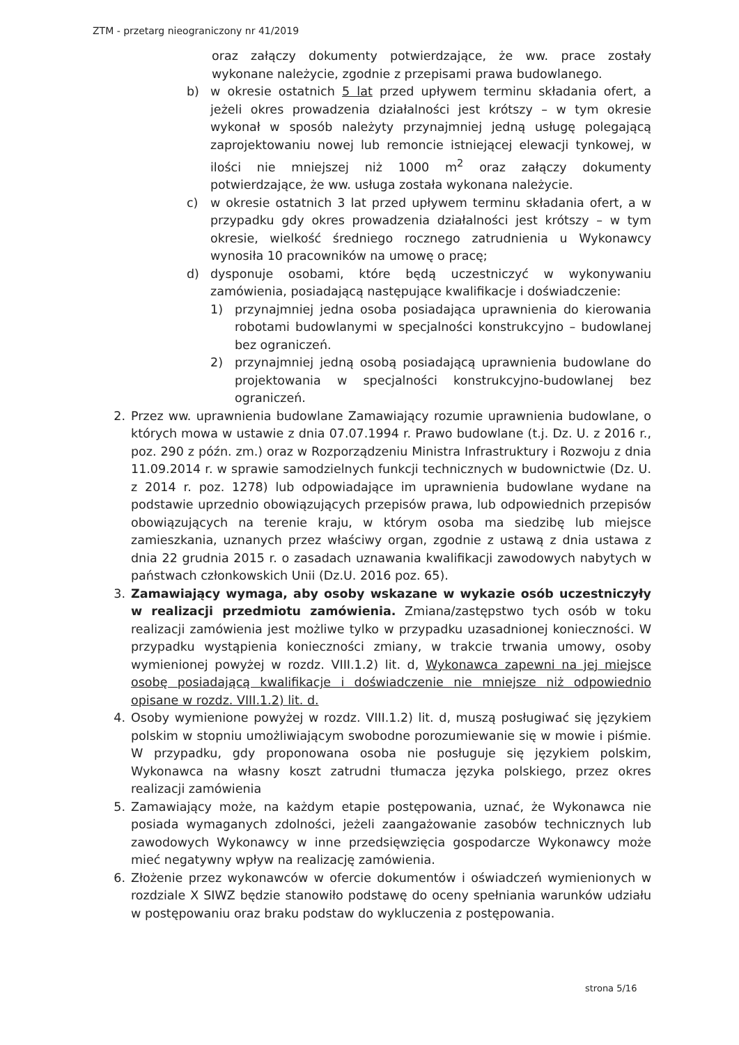ZTM - przetarg nieograniczony nr 41/2019
oraz załączy dokumenty potwierdzające, że ww. prace zostały wykonane należycie, zgodnie z przepisami prawa budowlanego.
b) w okresie ostatnich 5 lat przed upływem terminu składania ofert, a jeżeli okres prowadzenia działalności jest krótszy – w tym okresie wykonał w sposób należyty przynajmniej jedną usługę polegającą zaprojektowaniu nowej lub remoncie istniejącej elewacji tynkowej, w ilości nie mniejszej niż 1000 m<sup>2</sup> oraz załączy dokumenty potwierdzające, że ww. usługa została wykonana należycie.
c) w okresie ostatnich 3 lat przed upływem terminu składania ofert, a w przypadku gdy okres prowadzenia działalności jest krótszy – w tym okresie, wielkość średniego rocznego zatrudnienia u Wykonawcy wynosiła 10 pracowników na umowę o pracę;
d) dysponuje osobami, które będą uczestniczyć w wykonywaniu zamówienia, posiadającą następujące kwalifikacje i doświadczenie:
1) przynajmniej jedna osoba posiadająca uprawnienia do kierowania robotami budowlanymi w specjalności konstrukcyjno – budowlanej bez ograniczeń.
2) przynajmniej jedną osobą posiadającą uprawnienia budowlane do projektowania w specjalności konstrukcyjno-budowlanej bez ograniczeń.
2. Przez ww. uprawnienia budowlane Zamawiający rozumie uprawnienia budowlane, o których mowa w ustawie z dnia 07.07.1994 r. Prawo budowlane (t.j. Dz. U. z 2016 r., poz. 290 z późn. zm.) oraz w Rozporządzeniu Ministra Infrastruktury i Rozwoju z dnia 11.09.2014 r. w sprawie samodzielnych funkcji technicznych w budownictwie (Dz. U. z 2014 r. poz. 1278) lub odpowiadające im uprawnienia budowlane wydane na podstawie uprzednio obowiązujących przepisów prawa, lub odpowiednich przepisów obowiązujących na terenie kraju, w którym osoba ma siedzibę lub miejsce zamieszkania, uznanych przez właściwy organ, zgodnie z ustawą z dnia ustawa z dnia 22 grudnia 2015 r. o zasadach uznawania kwalifikacji zawodowych nabytych w państwach członkowskich Unii (Dz.U. 2016 poz. 65).
3. Zamawiający wymaga, aby osoby wskazane w wykazie osób uczestniczyły w realizacji przedmiotu zamówienia. Zmiana/zastępstwo tych osób w toku realizacji zamówienia jest możliwe tylko w przypadku uzasadnionej konieczności. W przypadku wystąpienia konieczności zmiany, w trakcie trwania umowy, osoby wymienionej powyżej w rozdz. VIII.1.2) lit. d, Wykonawca zapewni na jej miejsce osobę posiadającą kwalifikacje i doświadczenie nie mniejsze niż odpowiednio opisane w rozdz. VIII.1.2) lit. d.
4. Osoby wymienione powyżej w rozdz. VIII.1.2) lit. d, muszą posługiwać się językiem polskim w stopniu umożliwiającym swobodne porozumiewanie się w mowie i piśmie. W przypadku, gdy proponowana osoba nie posługuje się językiem polskim, Wykonawca na własny koszt zatrudni tłumacza języka polskiego, przez okres realizacji zamówienia
5. Zamawiający może, na każdym etapie postępowania, uznać, że Wykonawca nie posiada wymaganych zdolności, jeżeli zaangażowanie zasobów technicznych lub zawodowych Wykonawcy w inne przedsięwzięcia gospodarcze Wykonawcy może mieć negatywny wpływ na realizację zamówienia.
6. Złożenie przez wykonawców w ofercie dokumentów i oświadczeń wymienionych w rozdziale X SIWZ będzie stanowiło podstawę do oceny spełniania warunków udziału w postępowaniu oraz braku podstaw do wykluczenia z postępowania.
strona 5/16